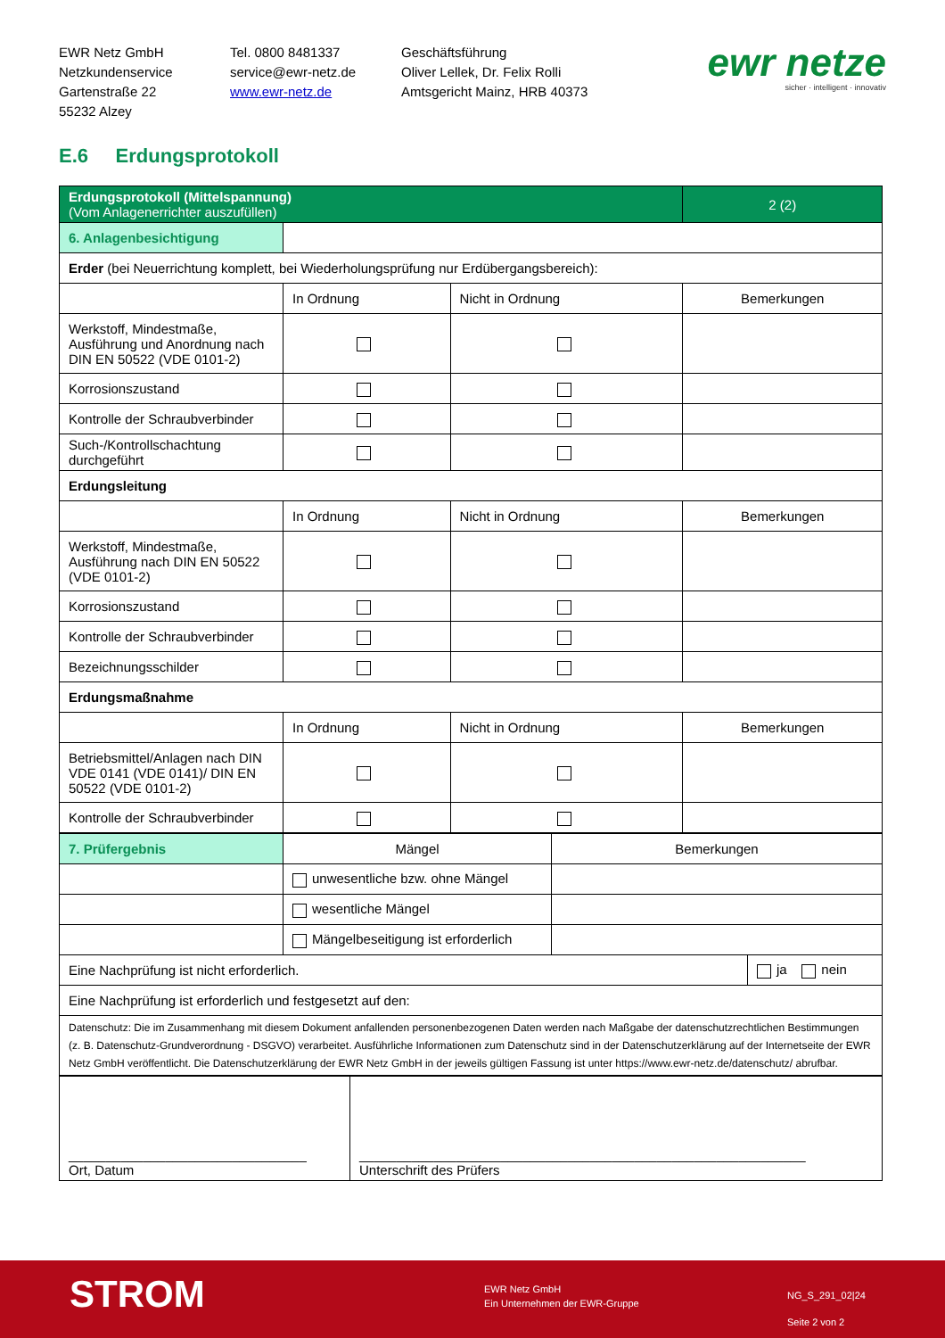EWR Netz GmbH
Netzkundenservice
Gartenstraße 22
55232 Alzey
Tel. 0800 8481337
service@ewr-netz.de
www.ewr-netz.de
Geschäftsführung
Oliver Lellek, Dr. Felix Rolli
Amtsgericht Mainz, HRB 40373
ewr netze
sicher · intelligent · innovativ
E.6 Erdungsprotokoll
| Erdungsprotokoll (Mittelspannung) (Vom Anlagenerrichter auszufüllen) | | | | 2 (2) |
| 6. Anlagenbesichtigung | | | | |
| Erder (bei Neuerrichtung komplett, bei Wiederholungsprüfung nur Erdübergangsbereich): | | | | |
| | In Ordnung | Nicht in Ordnung | Bemerkungen | |
| Werkstoff, Mindestmaße, Ausführung und Anordnung nach DIN EN 50522 (VDE 0101-2) | | | | |
| Korrosionszustand | | | | |
| Kontrolle der Schraubverbinder | | | | |
| Such-/Kontrollschachtung durchgeführt | | | | |
| Erdungsleitung | | | | |
| | In Ordnung | Nicht in Ordnung | Bemerkungen | |
| Werkstoff, Mindestmaße, Ausführung nach DIN EN 50522 (VDE 0101-2) | | | | |
| Korrosionszustand | | | | |
| Kontrolle der Schraubverbinder | | | | |
| Bezeichnungsschilder | | | | |
| Erdungsmaßnahme | | | | |
| | In Ordnung | Nicht in Ordnung | Bemerkungen | |
| Betriebsmittel/Anlagen nach DIN VDE 0141 (VDE 0141)/ DIN EN 50522 (VDE 0101-2) | | | | |
| Kontrolle der Schraubverbinder | | | | |
| 7. Prüfergebnis | Mängel | Bemerkungen | |
| | unwesentliche bzw. ohne Mängel | | |
| | wesentliche Mängel | | |
| | Mängelbeseitigung ist erforderlich | | |
| Eine Nachprüfung ist nicht erforderlich. | | | ja nein |
| Eine Nachprüfung ist erforderlich und festgesetzt auf den: | | | |
| Datenschutz: Die im Zusammenhang mit diesem Dokument anfallenden personenbezogenen Daten werden nach Maßgabe der datenschutzrechtlichen Bestimmungen (z. B. Datenschutz-Grundverordnung - DSGVO) verarbeitet. Ausführliche Informationen zum Datenschutz sind in der Datenschutzerklärung auf der Internetseite der EWR Netz GmbH veröffentlicht. Die Datenschutzerklärung der EWR Netz GmbH in der jeweils gültigen Fassung ist unter https://www.ewr-netz.de/datenschutz/ abrufbar. | | | |
| ________________________________ Ort, Datum | ____________________________________________________________ Unterschrift des Prüfers |
STROM
EWR Netz GmbH
Ein Unternehmen der EWR-Gruppe
NG_S_291_02|24
Seite 2 von 2